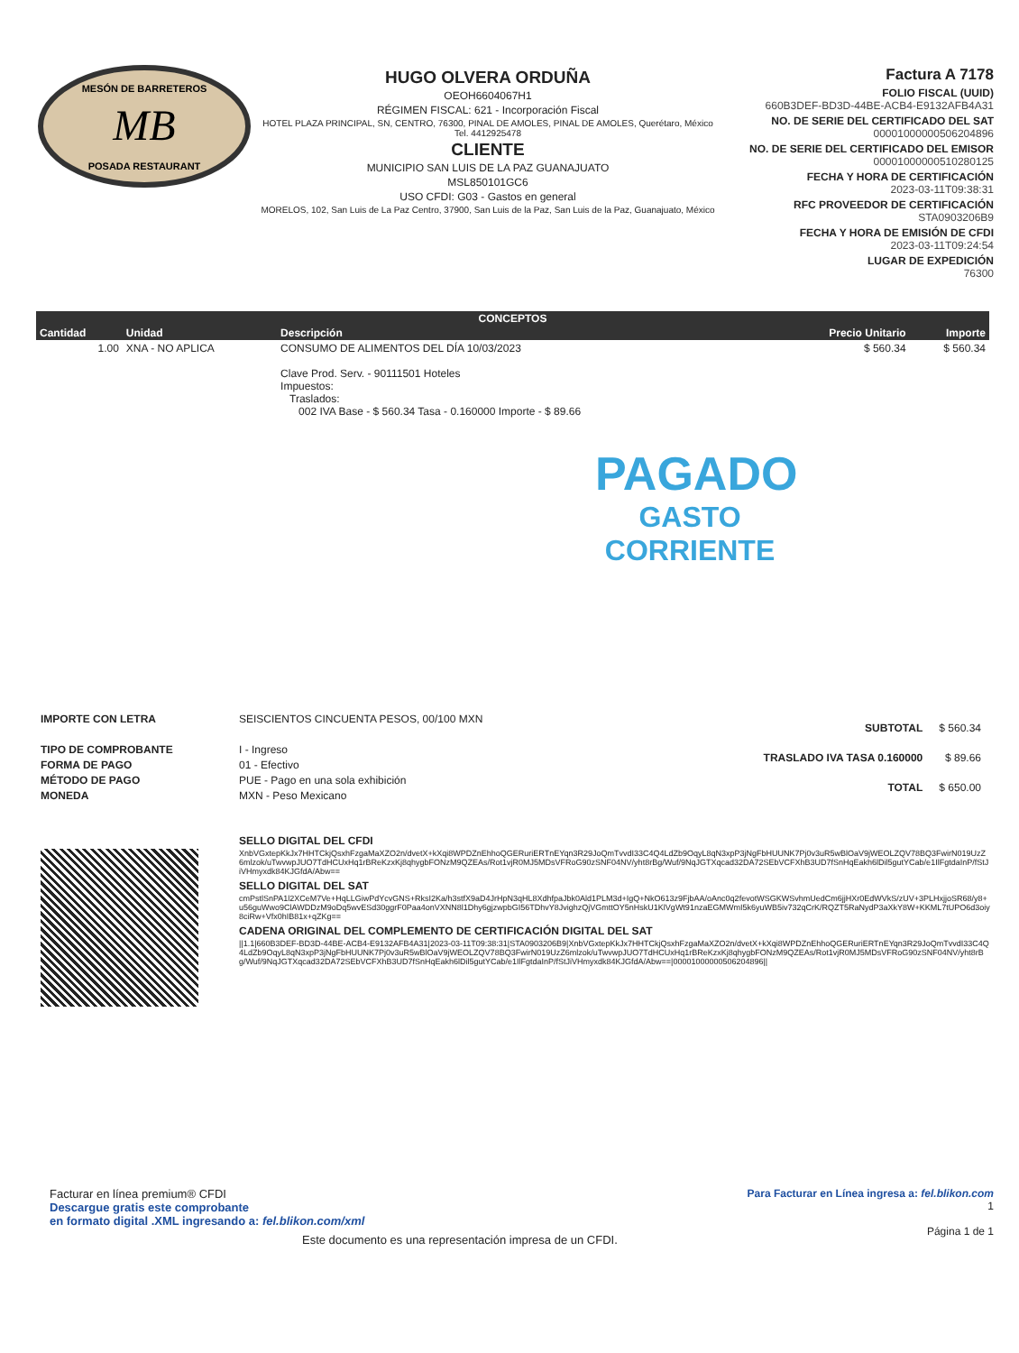MB
MESÓN DE BARRETEROS
POSADA RESTAURANT
HUGO OLVERA ORDUÑA
OEOH6604067H1
RÉGIMEN FISCAL: 621 - Incorporación Fiscal
HOTEL PLAZA PRINCIPAL, SN, CENTRO, 76300, PINAL DE AMOLES, PINAL DE AMOLES, Querétaro, México
Tel. 4412925478
CLIENTE
MUNICIPIO SAN LUIS DE LA PAZ GUANAJUATO
MSL850101GC6
USO CFDI: G03 - Gastos en general
MORELOS, 102, San Luis de La Paz Centro, 37900, San Luis de la Paz, San Luis de la Paz, Guanajuato, México
Factura A 7178
FOLIO FISCAL (UUID)
660B3DEF-BD3D-44BE-ACB4-E9132AFB4A31
NO. DE SERIE DEL CERTIFICADO DEL SAT
00001000000506204896
NO. DE SERIE DEL CERTIFICADO DEL EMISOR
00001000000510280125
FECHA Y HORA DE CERTIFICACIÓN
2023-03-11T09:38:31
RFC PROVEEDOR DE CERTIFICACIÓN
STA0903206B9
FECHA Y HORA DE EMISIÓN DE CFDI
2023-03-11T09:24:54
LUGAR DE EXPEDICIÓN
76300
| CONCEPTOS | | | | |
| --- | --- | --- | --- | --- |
| Cantidad | Unidad | Descripción | Precio Unitario | Importe |
| 1.00 | XNA - NO APLICA | CONSUMO DE ALIMENTOS DEL DÍA 10/03/2023 Clave Prod. Serv. - 90111501 Hoteles Impuestos: Traslados: 002 IVA Base - $ 560.34 Tasa - 0.160000 Importe - $ 89.66 | $ 560.34 | $ 560.34 |
PAGADO
GASTO
CORRIENTE
IMPORTE CON LETRA
TIPO DE COMPROBANTE
FORMA DE PAGO
MÉTODO DE PAGO
MONEDA
SEISCIENTOS CINCUENTA PESOS, 00/100 MXN
I - Ingreso
01 - Efectivo
PUE - Pago en una sola exhibición
MXN - Peso Mexicano
| SUBTOTAL | $ 560.34 |
| TRASLADO IVA TASA 0.160000 | $ 89.66 |
| TOTAL | $ 650.00 |
SELLO DIGITAL DEL CFDI
XnbVGxtepKkJx7HHTCkjQsxhFzgaMaXZO2n/dvetX+kXqi8WPDZnEhhoQGERuriERTnEYqn3R29JoQmTvvdI33C4Q4LdZb9OqyL8qN3xpP3jNgFbHUUNK7Pj0v3uR5wBlOaV9jWEOLZQV78BQ3FwirN019UzZ6mlzok/uTwvwpJUO7TdHCUxHq1rBReKzxKj8qhygbFONzM9QZEAs/Rot1vjR0MJ5MDsVFRoG90zSNF04NV/yht8rBg/Wuf/9NqJGTXqcad32DA72SEbVCFXhB3UD7fSnHqEakh6lDil5gutYCab/e1IlFgtdaInP/fStJiVHmyxdk84KJGfdA/Abw==
SELLO DIGITAL DEL SAT
cmPstlSnPA1l2XCeM7Ve+HqLLGiwPdYcvGNS+RksI2Ka/h3stfX9aD4JrHpN3qHL8XdhfpaJbk0Ald1PLM3d+IgQ+NkO613z9FjbAA/oAnc0q2fevotWSGKWSvhmUedCm6jjHXr0EdWVkS/zUV+3PLHxjjoSR68/y8+u56guWwo9ClAWDDzM9oDq5wvESd30ggrF0Paa4onVXNN8l1Dhy6gjzwpbGI56TDhvY8JvighzQjVGmttOY5nHskU1KlVgWt91nzaEGMWmI5k6yuWB5iv732qCrK/RQZT5RaNydP3aXkY8W+KKML7tUPO6d3oiy8ciRw+Vfx0hIB81x+qZKg==
CADENA ORIGINAL DEL COMPLEMENTO DE CERTIFICACIÓN DIGITAL DEL SAT
||1.1|660B3DEF-BD3D-44BE-ACB4-E9132AFB4A31|2023-03-11T09:38:31|STA0903206B9|XnbVGxtepKkJx7HHTCkjQsxhFzgaMaXZO2n/dvetX+kXqi8WPDZnEhhoQGERuriERTnEYqn3R29JoQmTvvdI33C4Q4LdZb9OqyL8qN3xpP3jNgFbHUUNK7Pj0v3uR5wBlOaV9jWEOLZQV78BQ3FwirN019UzZ6mlzok/uTwvwpJUO7TdHCUxHq1rBReKzxKj8qhygbFONzM9QZEAs/Rot1vjR0MJ5MDsVFRoG90zSNF04NV/yht8rBg/Wuf/9NqJGTXqcad32DA72SEbVCFXhB3UD7fSnHqEakh6lDil5gutYCab/e1IlFgtdaInP/fStJiVHmyxdk84KJGfdA/Abw==|00001000000506204896||
Facturar en línea premium® CFDI
Descargue gratis este comprobante
en formato digital .XML ingresando a: fel.blikon.com/xml
Este documento es una representación impresa de un CFDI.
Para Facturar en Línea ingresa a: fel.blikon.com
1
Página 1 de 1